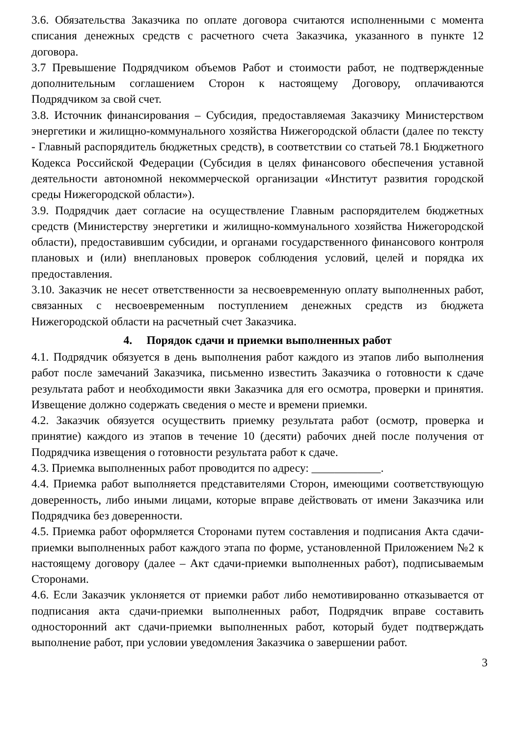3.6. Обязательства Заказчика по оплате договора считаются исполненными с момента списания денежных средств с расчетного счета Заказчика, указанного в пункте 12 договора.
3.7 Превышение Подрядчиком объемов Работ и стоимости работ, не подтвержденные дополнительным соглашением Сторон к настоящему Договору, оплачиваются Подрядчиком за свой счет.
3.8. Источник финансирования – Субсидия, предоставляемая Заказчику Министерством энергетики и жилищно-коммунального хозяйства Нижегородской области (далее по тексту - Главный распорядитель бюджетных средств), в соответствии со статьей 78.1 Бюджетного Кодекса Российской Федерации (Субсидия в целях финансового обеспечения уставной деятельности автономной некоммерческой организации «Институт развития городской среды Нижегородской области»).
3.9. Подрядчик дает согласие на осуществление Главным распорядителем бюджетных средств (Министерству энергетики и жилищно-коммунального хозяйства Нижегородской области), предоставившим субсидии, и органами государственного финансового контроля плановых и (или) внеплановых проверок соблюдения условий, целей и порядка их предоставления.
3.10. Заказчик не несет ответственности за несвоевременную оплату выполненных работ, связанных с несвоевременным поступлением денежных средств из бюджета Нижегородской области на расчетный счет Заказчика.
4. Порядок сдачи и приемки выполненных работ
4.1. Подрядчик обязуется в день выполнения работ каждого из этапов либо выполнения работ после замечаний Заказчика, письменно известить Заказчика о готовности к сдаче результата работ и необходимости явки Заказчика для его осмотра, проверки и принятия. Извещение должно содержать сведения о месте и времени приемки.
4.2. Заказчик обязуется осуществить приемку результата работ (осмотр, проверка и принятие) каждого из этапов в течение 10 (десяти) рабочих дней после получения от Подрядчика извещения о готовности результата работ к сдаче.
4.3. Приемка выполненных работ проводится по адресу: ____________.
4.4. Приемка работ выполняется представителями Сторон, имеющими соответствующую доверенность, либо иными лицами, которые вправе действовать от имени Заказчика или Подрядчика без доверенности.
4.5. Приемка работ оформляется Сторонами путем составления и подписания Акта сдачи-приемки выполненных работ каждого этапа по форме, установленной Приложением №2 к настоящему договору (далее – Акт сдачи-приемки выполненных работ), подписываемым Сторонами.
4.6. Если Заказчик уклоняется от приемки работ либо немотивированно отказывается от подписания акта сдачи-приемки выполненных работ, Подрядчик вправе составить односторонний акт сдачи-приемки выполненных работ, который будет подтверждать выполнение работ, при условии уведомления Заказчика о завершении работ.
3